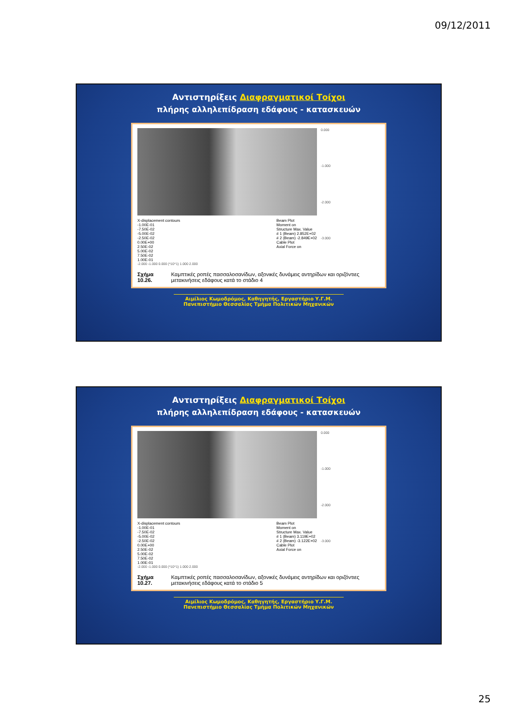09/12/2011
Αντιστηρίξεις Διαφραγματικοί Τοίχοι
πλήρης αλληλεπίδραση εδάφους - κατασκευών
X-displacement contours
-1.00E-01
-7.50E-02
-5.00E-02
-2.50E-02
0.00E+00
2.50E-02
5.00E-02
7.50E-02
1.00E-01
Beam Plot
Moment on
Structure Max. Value
# 1 (Beam) 2.852E+02
# 2 (Beam) -2.849E+02
Cable Plot
Axial Force on
-2.000 -1.000 0.000 (*10^1) 1.000 2.000
0.000
-1.000
-2.000
-3.000
Σχήμα 10.26. Καμπτικές ροπές πασσαλοσανίδων, αξονικές δυνάμεις αντηρίδων και οριζόντιες μετακινήσεις εδάφους κατά το στάδιο 4
Αιμίλιος Κωμοδρόμος, Καθηγητής, Εργαστήριο Υ.Γ.Μ.
Πανεπιστήμιο Θεσσαλίας Τμήμα Πολιτικών Μηχανικών
Αντιστηρίξεις Διαφραγματικοί Τοίχοι
πλήρης αλληλεπίδραση εδάφους - κατασκευών
X-displacement contours
-1.00E-01
-7.50E-02
-5.00E-02
-2.50E-02
0.00E+00
2.50E-02
5.00E-02
7.50E-02
1.00E-01
Beam Plot
Moment on
Structure Max. Value
# 1 (Beam) 3.119E+02
# 2 (Beam) -3.122E+02
Cable Plot
Axial Force on
-2.000 -1.000 0.000 (*10^1) 1.000 2.000
0.000
-1.000
-2.000
-3.000
Σχήμα 10.27. Καμπτικές ροπές πασσαλοσανίδων, αξονικές δυνάμεις αντηρίδων και οριζόντιες μετακινήσεις εδάφους κατά το στάδιο 5
Αιμίλιος Κωμοδρόμος, Καθηγητής, Εργαστήριο Υ.Γ.Μ.
Πανεπιστήμιο Θεσσαλίας Τμήμα Πολιτικών Μηχανικών
25